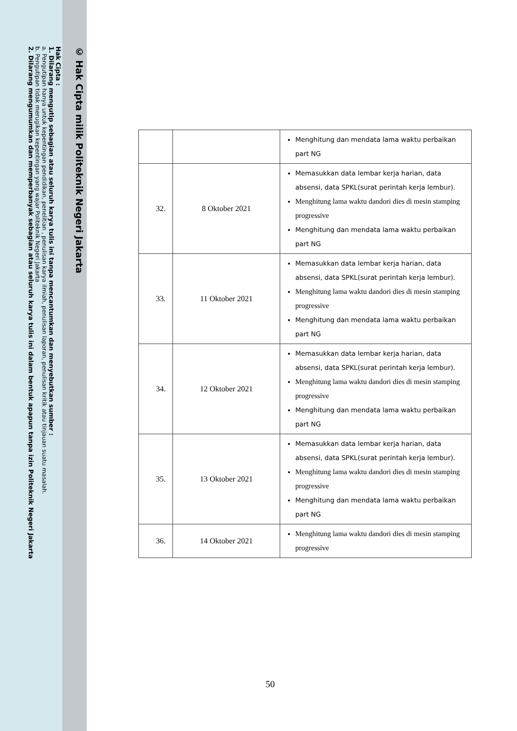© Hak Cipta milik Politeknik Negeri Jakarta
Hak Cipta :
1. Dilarang mengutip sebagian atau seluruh karya tulis ini tanpa mencantumkan dan menyebutkan sumber :
a. Pengutipan hanya untuk kepentingan pendidikan, penelitian , penulisan karya ilmiah, penulisan laporan, penulisan kritik atau tinjauan suatu masalah.
b. Pengutipan tidak merugikan kepentingan yang wajar Politeknik Negeri Jakarta
2. Dilarang mengumumkan dan memperbanyak sebagian atau seluruh karya tulis ini dalam bentuk apapun tanpa izin Politeknik Negeri Jakarta
| | | Menghitung dan mendata lama waktu perbaikan part NG |
| 32. | 8 Oktober 2021 | Memasukkan data lembar kerja harian, data absensi, data SPKL(surat perintah kerja lembur). Menghitung lama waktu dandori dies di mesin stamping progressive Menghitung dan mendata lama waktu perbaikan part NG |
| 33. | 11 Oktober 2021 | Memasukkan data lembar kerja harian, data absensi, data SPKL(surat perintah kerja lembur). Menghitung lama waktu dandori dies di mesin stamping progressive Menghitung dan mendata lama waktu perbaikan part NG |
| 34. | 12 Oktober 2021 | Memasukkan data lembar kerja harian, data absensi, data SPKL(surat perintah kerja lembur). Menghitung lama waktu dandori dies di mesin stamping progressive Menghitung dan mendata lama waktu perbaikan part NG |
| 35. | 13 Oktober 2021 | Memasukkan data lembar kerja harian, data absensi, data SPKL(surat perintah kerja lembur). Menghitung lama waktu dandori dies di mesin stamping progressive Menghitung dan mendata lama waktu perbaikan part NG |
| 36. | 14 Oktober 2021 | Menghitung lama waktu dandori dies di mesin stamping progressive |
50